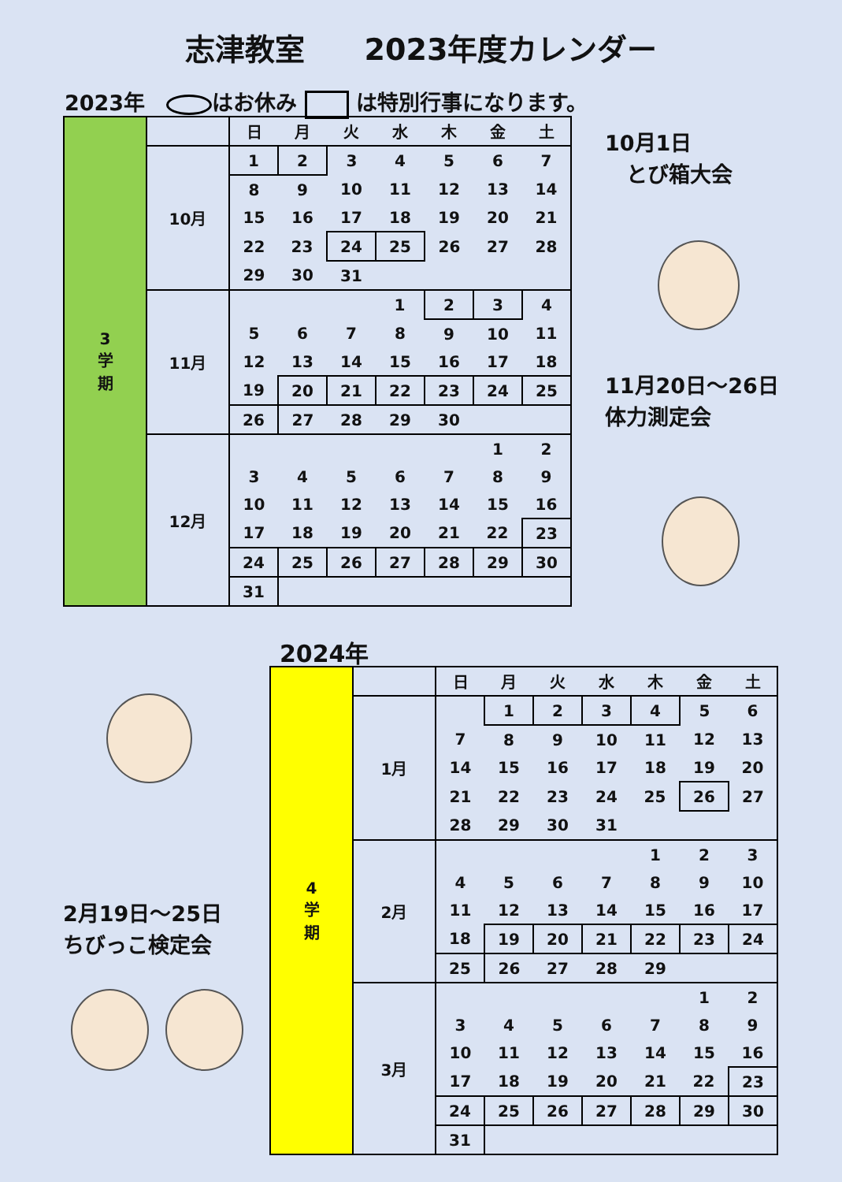志津教室　　2023年度カレンダー
2023年　 はお休み は特別行事になります。
| 3 学 期 | | 日 | 月 | 火 | 水 | 木 | 金 | 土 |
| | 10月 | 1 | 2 | 3 | 4 | 5 | 6 | 7 |
| | | 8 | 9 | 10 | 11 | 12 | 13 | 14 |
| | | 15 | 16 | 17 | 18 | 19 | 20 | 21 |
| | | 22 | 23 | 24 | 25 | 26 | 27 | 28 |
| | | 29 | 30 | 31 | | | | |
| | 11月 | | | | 1 | 2 | 3 | 4 |
| | | 5 | 6 | 7 | 8 | 9 | 10 | 11 |
| | | 12 | 13 | 14 | 15 | 16 | 17 | 18 |
| | | 19 | 20 | 21 | 22 | 23 | 24 | 25 |
| | | 26 | 27 | 28 | 29 | 30 | | |
| | 12月 | | | | | | 1 | 2 |
| | | 3 | 4 | 5 | 6 | 7 | 8 | 9 |
| | | 10 | 11 | 12 | 13 | 14 | 15 | 16 |
| | | 17 | 18 | 19 | 20 | 21 | 22 | 23 |
| | | 24 | 25 | 26 | 27 | 28 | 29 | 30 |
| | | 31 | | | | | | |
10月1日
　とび箱大会
11月20日～26日
体力測定会
2024年
2月19日～25日
ちびっこ検定会
| 4 学 期 | | 日 | 月 | 火 | 水 | 木 | 金 | 土 |
| | 1月 | | 1 | 2 | 3 | 4 | 5 | 6 |
| | | 7 | 8 | 9 | 10 | 11 | 12 | 13 |
| | | 14 | 15 | 16 | 17 | 18 | 19 | 20 |
| | | 21 | 22 | 23 | 24 | 25 | 26 | 27 |
| | | 28 | 29 | 30 | 31 | | | |
| | 2月 | | | | | 1 | 2 | 3 |
| | | 4 | 5 | 6 | 7 | 8 | 9 | 10 |
| | | 11 | 12 | 13 | 14 | 15 | 16 | 17 |
| | | 18 | 19 | 20 | 21 | 22 | 23 | 24 |
| | | 25 | 26 | 27 | 28 | 29 | | |
| | 3月 | | | | | | 1 | 2 |
| | | 3 | 4 | 5 | 6 | 7 | 8 | 9 |
| | | 10 | 11 | 12 | 13 | 14 | 15 | 16 |
| | | 17 | 18 | 19 | 20 | 21 | 22 | 23 |
| | | 24 | 25 | 26 | 27 | 28 | 29 | 30 |
| | | 31 | | | | | | |